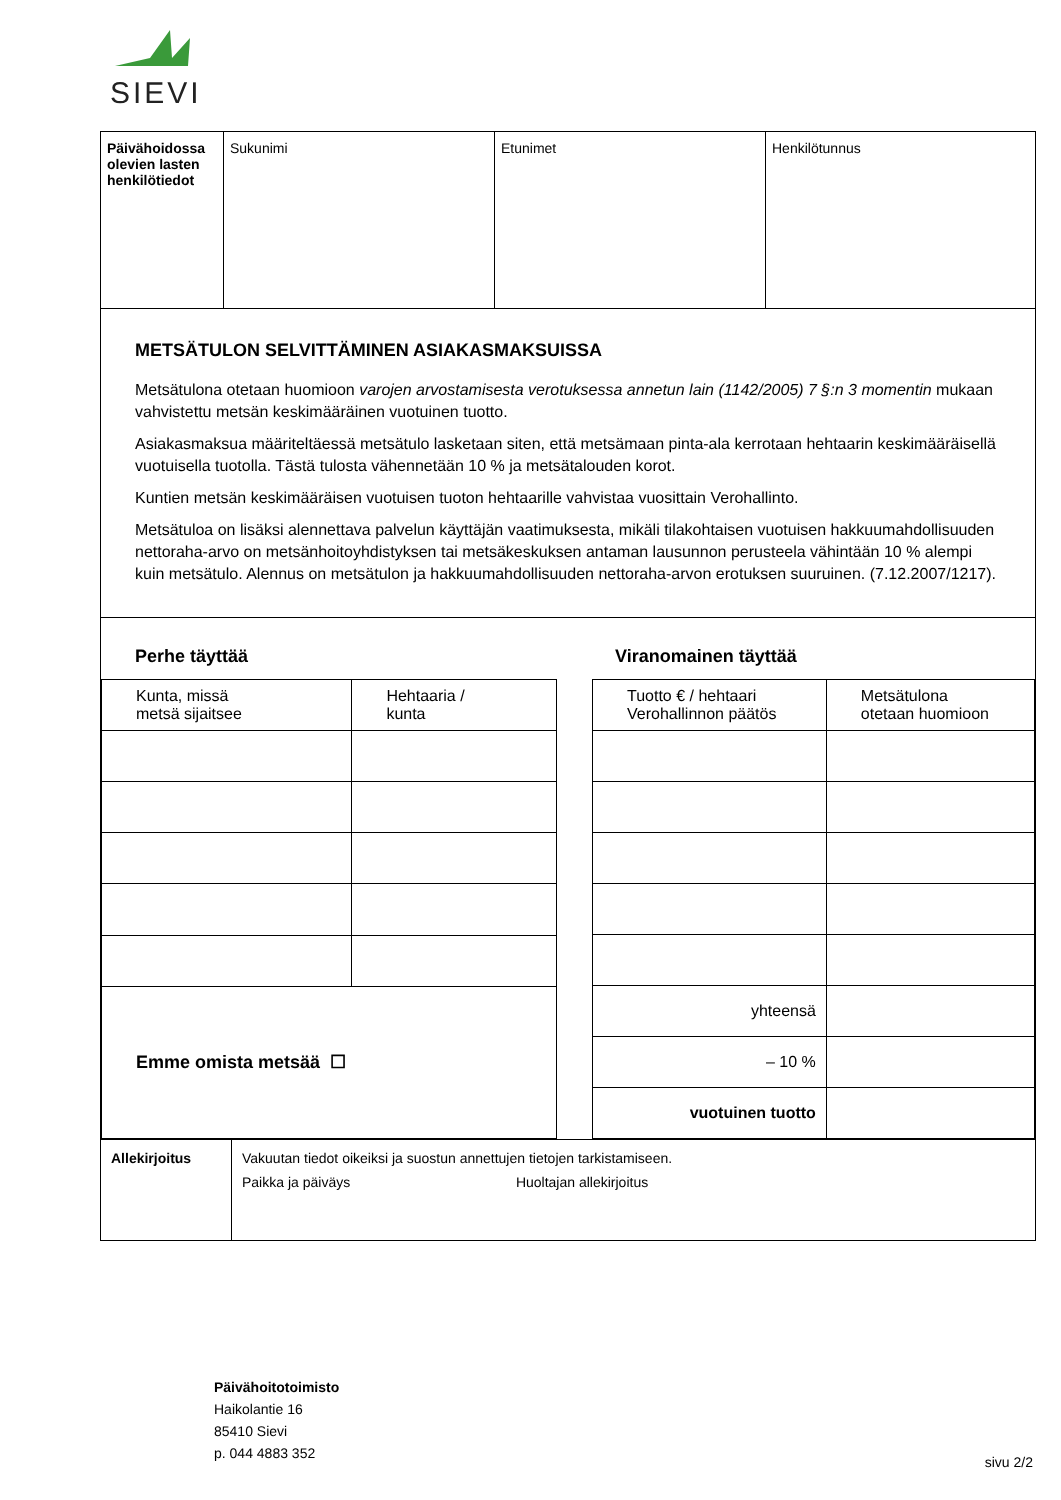SIEVI
| Päivähoidossa olevien lasten henkilötiedot | Sukunimi | Etunimet | Henkilötunnus |
METSÄTULON SELVITTÄMINEN ASIAKASMAKSUISSA
Metsätulona otetaan huomioon varojen arvostamisesta verotuksessa annetun lain (1142/2005) 7 §:n 3 momentin mukaan vahvistettu metsän keskimääräinen vuotuinen tuotto.
Asiakasmaksua määriteltäessä metsätulo lasketaan siten, että metsämaan pinta-ala kerrotaan hehtaarin keskimääräisellä vuotuisella tuotolla. Tästä tulosta vähennetään 10 % ja metsätalouden korot.
Kuntien metsän keskimääräisen vuotuisen tuoton hehtaarille vahvistaa vuosittain Verohallinto.
Metsätuloa on lisäksi alennettava palvelun käyttäjän vaatimuksesta, mikäli tilakohtaisen vuotuisen hakkuumahdollisuuden nettoraha-arvo on metsänhoitoyhdistyksen tai metsäkeskuksen antaman lausunnon perusteela vähintään 10 % alempi kuin metsätulo. Alennus on metsätulon ja hakkuumahdollisuuden nettoraha-arvon erotuksen suuruinen. (7.12.2007/1217).
Perhe täyttää Viranomainen täyttää
| Kunta, missä metsä sijaitsee | Hehtaaria / kunta |
| Emme omista metsää ☐ | |
| Tuotto € / hehtaari Verohallinnon päätös | Metsätulona otetaan huomioon |
| yhteensä | |
| – 10 % | |
| vuotuinen tuotto | |
Allekirjoitus Vakuutan tiedot oikeiksi ja suostun annettujen tietojen tarkistamiseen.
Paikka ja päiväys Huoltajan allekirjoitus
Päivähoitotoimisto
Haikolantie 16
85410 Sievi
p. 044 4883 352
sivu 2/2